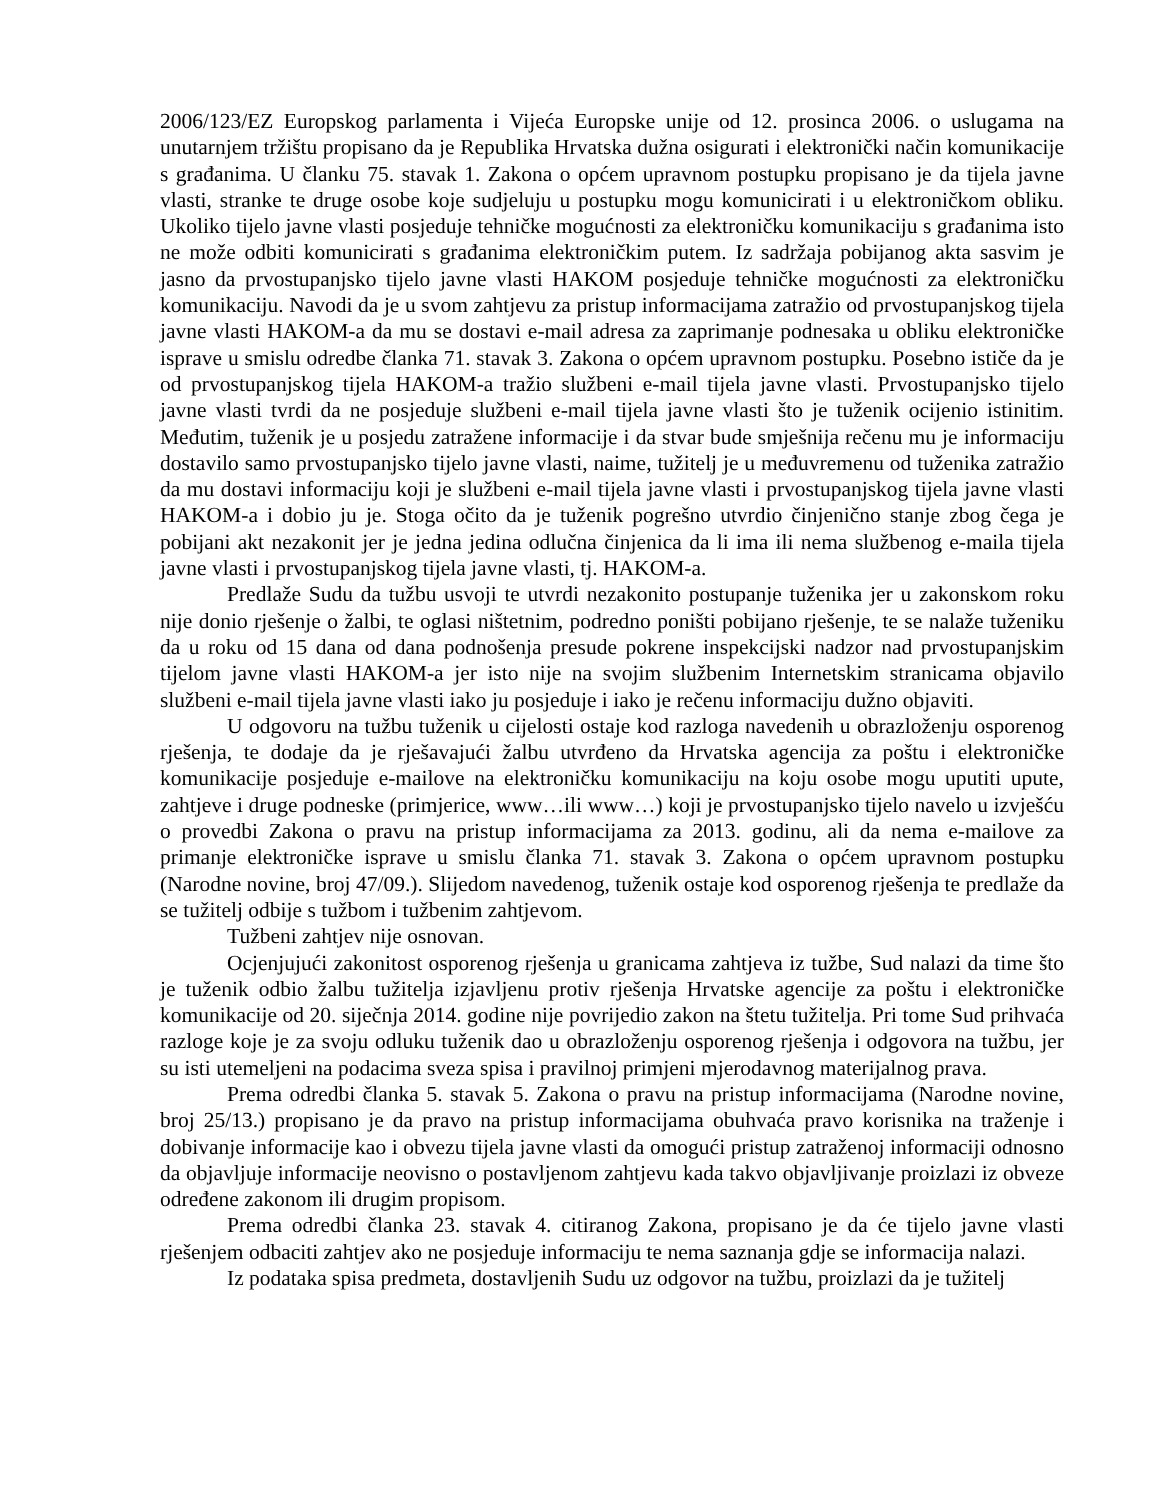2006/123/EZ Europskog parlamenta i Vijeća Europske unije od 12. prosinca 2006. o uslugama na unutarnjem tržištu propisano da je Republika Hrvatska dužna osigurati i elektronički način komunikacije s građanima. U članku 75. stavak 1. Zakona o općem upravnom postupku propisano je da tijela javne vlasti, stranke te druge osobe koje sudjeluju u postupku mogu komunicirati i u elektroničkom obliku. Ukoliko tijelo javne vlasti posjeduje tehničke mogućnosti za elektroničku komunikaciju s građanima isto ne može odbiti komunicirati s građanima elektroničkim putem. Iz sadržaja pobijanog akta sasvim je jasno da prvostupanjsko tijelo javne vlasti HAKOM posjeduje tehničke mogućnosti za elektroničku komunikaciju. Navodi da je u svom zahtjevu za pristup informacijama zatražio od prvostupanjskog tijela javne vlasti HAKOM-a da mu se dostavi e-mail adresa za zaprimanje podnesaka u obliku elektroničke isprave u smislu odredbe članka 71. stavak 3. Zakona o općem upravnom postupku. Posebno ističe da je od prvostupanjskog tijela HAKOM-a tražio službeni e-mail tijela javne vlasti. Prvostupanjsko tijelo javne vlasti tvrdi da ne posjeduje službeni e-mail tijela javne vlasti što je tuženik ocijenio istinitim. Međutim, tuženik je u posjedu zatražene informacije i da stvar bude smješnija rečenu mu je informaciju dostavilo samo prvostupanjsko tijelo javne vlasti, naime, tužitelj je u međuvremenu od tuženika zatražio da mu dostavi informaciju koji je službeni e-mail tijela javne vlasti i prvostupanjskog tijela javne vlasti HAKOM-a i dobio ju je. Stoga očito da je tuženik pogrešno utvrdio činjenično stanje zbog čega je pobijani akt nezakonit jer je jedna jedina odlučna činjenica da li ima ili nema službenog e-maila tijela javne vlasti i prvostupanjskog tijela javne vlasti, tj. HAKOM-a.
Predlaže Sudu da tužbu usvoji te utvrdi nezakonito postupanje tuženika jer u zakonskom roku nije donio rješenje o žalbi, te oglasi ništetnim, podredno poništi pobijano rješenje, te se nalaže tuženiku da u roku od 15 dana od dana podnošenja presude pokrene inspekcijski nadzor nad prvostupanjskim tijelom javne vlasti HAKOM-a jer isto nije na svojim službenim Internetskim stranicama objavilo službeni e-mail tijela javne vlasti iako ju posjeduje i iako je rečenu informaciju dužno objaviti.
U odgovoru na tužbu tuženik u cijelosti ostaje kod razloga navedenih u obrazloženju osporenog rješenja, te dodaje da je rješavajući žalbu utvrđeno da Hrvatska agencija za poštu i elektroničke komunikacije posjeduje e-mailove na elektroničku komunikaciju na koju osobe mogu uputiti upute, zahtjeve i druge podneske (primjerice, www…ili www…) koji je prvostupanjsko tijelo navelo u izvješću o provedbi Zakona o pravu na pristup informacijama za 2013. godinu, ali da nema e-mailove za primanje elektroničke isprave u smislu članka 71. stavak 3. Zakona o općem upravnom postupku (Narodne novine, broj 47/09.). Slijedom navedenog, tuženik ostaje kod osporenog rješenja te predlaže da se tužitelj odbije s tužbom i tužbenim zahtjevom.
Tužbeni zahtjev nije osnovan.
Ocjenjujući zakonitost osporenog rješenja u granicama zahtjeva iz tužbe, Sud nalazi da time što je tuženik odbio žalbu tužitelja izjavljenu protiv rješenja Hrvatske agencije za poštu i elektroničke komunikacije od 20. siječnja 2014. godine nije povrijedio zakon na štetu tužitelja. Pri tome Sud prihvaća razloge koje je za svoju odluku tuženik dao u obrazloženju osporenog rješenja i odgovora na tužbu, jer su isti utemeljeni na podacima sveza spisa i pravilnoj primjeni mjerodavnog materijalnog prava.
Prema odredbi članka 5. stavak 5. Zakona o pravu na pristup informacijama (Narodne novine, broj 25/13.) propisano je da pravo na pristup informacijama obuhvaća pravo korisnika na traženje i dobivanje informacije kao i obvezu tijela javne vlasti da omogući pristup zatraženoj informaciji odnosno da objavljuje informacije neovisno o postavljenom zahtjevu kada takvo objavljivanje proizlazi iz obveze određene zakonom ili drugim propisom.
Prema odredbi članka 23. stavak 4. citiranog Zakona, propisano je da će tijelo javne vlasti rješenjem odbaciti zahtjev ako ne posjeduje informaciju te nema saznanja gdje se informacija nalazi.
Iz podataka spisa predmeta, dostavljenih Sudu uz odgovor na tužbu, proizlazi da je tužitelj